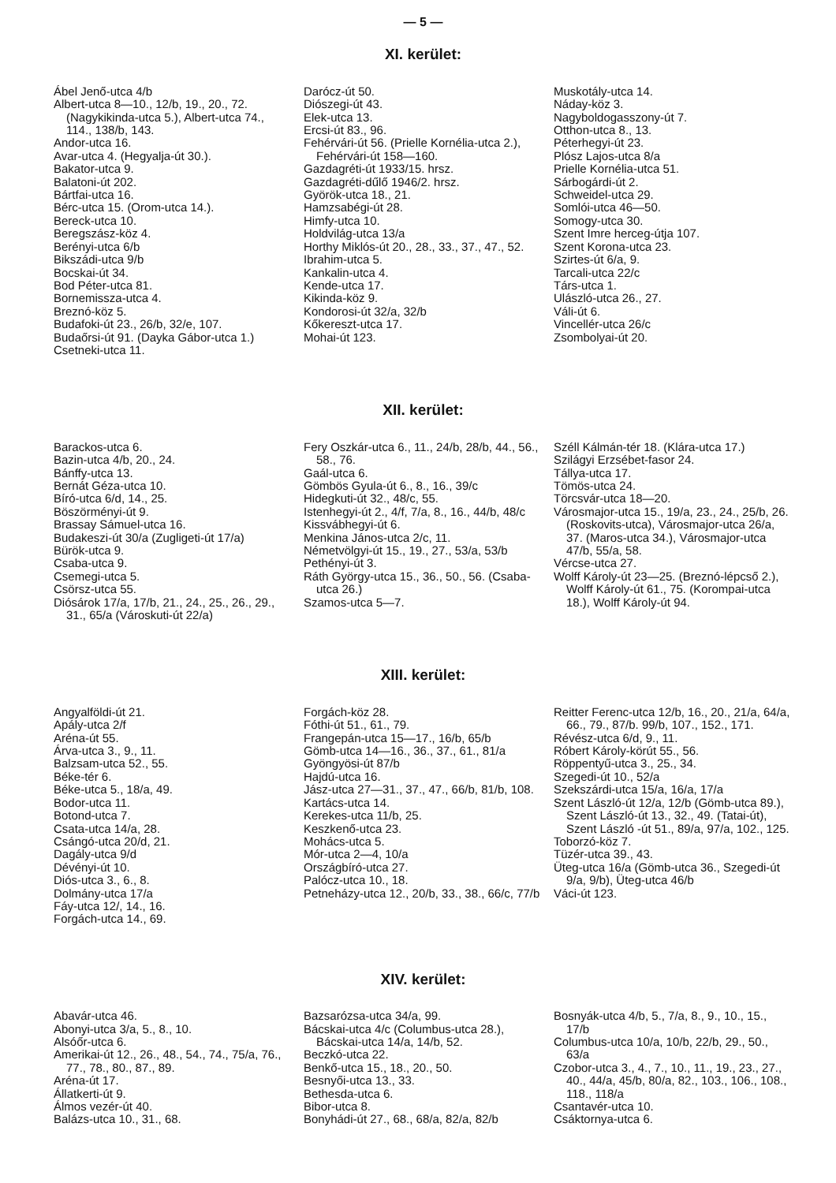— 5 —
XI. kerület:
Ábel Jenő-utca 4/b
Albert-utca 8—10., 12/b, 19., 20., 72. (Nagykikinda-utca 5.), Albert-utca 74., 114., 138/b, 143.
Andor-utca 16.
Avar-utca 4. (Hegyalja-út 30.).
Bakator-utca 9.
Balatoni-út 202.
Bártfai-utca 16.
Bérc-utca 15. (Orom-utca 14.).
Bereck-utca 10.
Beregszász-köz 4.
Berényi-utca 6/b
Bikszádi-utca 9/b
Bocskai-út 34.
Bod Péter-utca 81.
Bornemissza-utca 4.
Breznó-köz 5.
Budafoki-út 23., 26/b, 32/e, 107.
Budaőrsi-út 91. (Dayka Gábor-utca 1.)
Csetneki-utca 11.
Darócz-út 50.
Diószegi-út 43.
Elek-utca 13.
Ercsi-út 83., 96.
Fehérvári-út 56. (Prielle Kornélia-utca 2.), Fehérvári-út 158—160.
Gazdagréti-út 1933/15. hrsz.
Gazdagréti-dűlő 1946/2. hrsz.
Györök-utca 18., 21.
Hamzsabégi-út 28.
Himfy-utca 10.
Holdvilág-utca 13/a
Horthy Miklós-út 20., 28., 33., 37., 47., 52.
Ibrahim-utca 5.
Kankalin-utca 4.
Kende-utca 17.
Kikinda-köz 9.
Kondorosi-út 32/a, 32/b
Kőkereszt-utca 17.
Mohai-út 123.
Muskotály-utca 14.
Náday-köz 3.
Nagyboldogasszony-út 7.
Otthon-utca 8., 13.
Péterhegyi-út 23.
Plósz Lajos-utca 8/a
Prielle Kornélia-utca 51.
Sárbogárdi-út 2.
Schweidel-utca 29.
Somlói-utca 46—50.
Somogy-utca 30.
Szent Imre herceg-útja 107.
Szent Korona-utca 23.
Szirtes-út 6/a, 9.
Tarcali-utca 22/c
Társ-utca 1.
Ulászló-utca 26., 27.
Váli-út 6.
Vincellér-utca 26/c
Zsombolyai-út 20.
XII. kerület:
Barackos-utca 6.
Bazin-utca 4/b, 20., 24.
Bánffy-utca 13.
Bernát Géza-utca 10.
Bíró-utca 6/d, 14., 25.
Böszörményi-út 9.
Brassay Sámuel-utca 16.
Budakeszi-út 30/a (Zugligeti-út 17/a)
Bürök-utca 9.
Csaba-utca 9.
Csemegi-utca 5.
Csörsz-utca 55.
Diósárok 17/a, 17/b, 21., 24., 25., 26., 29., 31., 65/a (Városkuti-út 22/a)
Fery Oszkár-utca 6., 11., 24/b, 28/b, 44., 56., 58., 76.
Gaál-utca 6.
Gömbös Gyula-út 6., 8., 16., 39/c
Hidegkuti-út 32., 48/c, 55.
Istenhegyi-út 2., 4/f, 7/a, 8., 16., 44/b, 48/c
Kissvábhegyi-út 6.
Menkina János-utca 2/c, 11.
Németvölgyi-út 15., 19., 27., 53/a, 53/b
Pethényi-út 3.
Ráth György-utca 15., 36., 50., 56. (Csaba-utca 26.)
Szamos-utca 5—7.
Széll Kálmán-tér 18. (Klára-utca 17.)
Szilágyi Erzsébet-fasor 24.
Tállya-utca 17.
Tömös-utca 24.
Törcsvár-utca 18—20.
Városmajor-utca 15., 19/a, 23., 24., 25/b, 26. (Roskovits-utca), Városmajor-utca 26/a, 37. (Maros-utca 34.), Városmajor-utca 47/b, 55/a, 58.
Vércse-utca 27.
Wolff Károly-út 23—25. (Breznó-lépcső 2.), Wolff Károly-út 61., 75. (Korompai-utca 18.), Wolff Károly-út 94.
XIII. kerület:
Angyalföldi-út 21.
Apály-utca 2/f
Aréna-út 55.
Árva-utca 3., 9., 11.
Balzsam-utca 52., 55.
Béke-tér 6.
Béke-utca 5., 18/a, 49.
Bodor-utca 11.
Botond-utca 7.
Csata-utca 14/a, 28.
Csángó-utca 20/d, 21.
Dagály-utca 9/d
Dévényi-út 10.
Diós-utca 3., 6., 8.
Dolmány-utca 17/a
Fáy-utca 12/, 14., 16.
Forgách-utca 14., 69.
Forgách-köz 28.
Fóthi-út 51., 61., 79.
Frangepán-utca 15—17., 16/b, 65/b
Gömb-utca 14—16., 36., 37., 61., 81/a
Gyöngyösi-út 87/b
Hajdú-utca 16.
Jász-utca 27—31., 37., 47., 66/b, 81/b, 108.
Kartács-utca 14.
Kerekes-utca 11/b, 25.
Keszkenő-utca 23.
Mohács-utca 5.
Mór-utca 2—4, 10/a
Országbíró-utca 27.
Palócz-utca 10., 18.
Petneházy-utca 12., 20/b, 33., 38., 66/c, 77/b
Reitter Ferenc-utca 12/b, 16., 20., 21/a, 64/a, 66., 79., 87/b. 99/b, 107., 152., 171.
Révész-utca 6/d, 9., 11.
Róbert Károly-körút 55., 56.
Röppentyű-utca 3., 25., 34.
Szegedi-út 10., 52/a
Szekszárdi-utca 15/a, 16/a, 17/a
Szent László-út 12/a, 12/b (Gömb-utca 89.), Szent László-út 13., 32., 49. (Tatai-út), Szent László -út 51., 89/a, 97/a, 102., 125.
Toborzó-köz 7.
Tüzér-utca 39., 43.
Üteg-utca 16/a (Gömb-utca 36., Szegedi-út 9/a, 9/b), Üteg-utca 46/b
Váci-út 123.
XIV. kerület:
Abavár-utca 46.
Abonyi-utca 3/a, 5., 8., 10.
Alsóőr-utca 6.
Amerikai-út 12., 26., 48., 54., 74., 75/a, 76., 77., 78., 80., 87., 89.
Aréna-út 17.
Állatkerti-út 9.
Álmos vezér-út 40.
Balázs-utca 10., 31., 68.
Bazsarózsa-utca 34/a, 99.
Bácskai-utca 4/c (Columbus-utca 28.), Bácskai-utca 14/a, 14/b, 52.
Beczkó-utca 22.
Benkő-utca 15., 18., 20., 50.
Besnyői-utca 13., 33.
Bethesda-utca 6.
Bibor-utca 8.
Bonyhádi-út 27., 68., 68/a, 82/a, 82/b
Bosnyák-utca 4/b, 5., 7/a, 8., 9., 10., 15., 17/b
Columbus-utca 10/a, 10/b, 22/b, 29., 50., 63/a
Czobor-utca 3., 4., 7., 10., 11., 19., 23., 27., 40., 44/a, 45/b, 80/a, 82., 103., 106., 108., 118., 118/a
Csantavér-utca 10.
Csáktornya-utca 6.